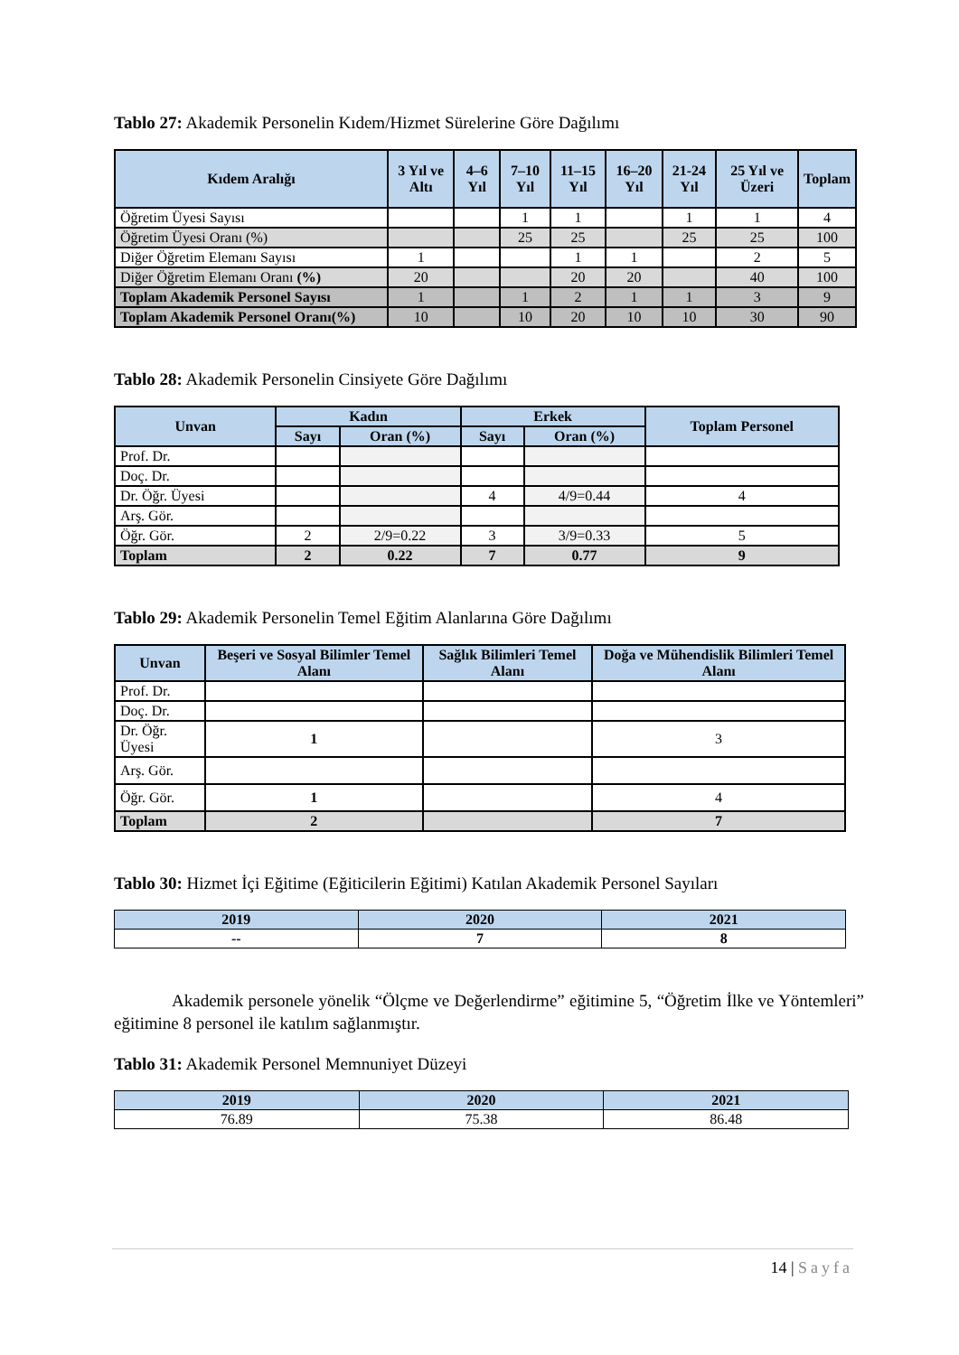Tablo 27: Akademik Personelin Kıdem/Hizmet Sürelerine Göre Dağılımı
| Kıdem Aralığı | 3 Yıl ve Altı | 4–6 Yıl | 7–10 Yıl | 11–15 Yıl | 16–20 Yıl | 21-24 Yıl | 25 Yıl ve Üzeri | Toplam |
| --- | --- | --- | --- | --- | --- | --- | --- | --- |
| Öğretim Üyesi Sayısı | | | 1 | 1 | | 1 | 1 | 4 |
| Öğretim Üyesi Oranı (%) | | | 25 | 25 | | 25 | 25 | 100 |
| Diğer Öğretim Elemanı Sayısı | 1 | | | 1 | 1 | | 2 | 5 |
| Diğer Öğretim Elemanı Oranı (%) | 20 | | | 20 | 20 | | 40 | 100 |
| Toplam Akademik Personel Sayısı | 1 | | 1 | 2 | 1 | 1 | 3 | 9 |
| Toplam Akademik Personel Oranı(%) | 10 | | 10 | 20 | 10 | 10 | 30 | 90 |
Tablo 28: Akademik Personelin Cinsiyete Göre Dağılımı
| Unvan | Kadın | | Erkek | | Toplam Personel |
| --- | --- | --- | --- | --- | --- |
| | Sayı | Oran (%) | Sayı | Oran (%) | |
| Prof. Dr. | | | | | |
| Doç. Dr. | | | | | |
| Dr. Öğr. Üyesi | | | 4 | 4/9=0.44 | 4 |
| Arş. Gör. | | | | | |
| Öğr. Gör. | 2 | 2/9=0.22 | 3 | 3/9=0.33 | 5 |
| Toplam | 2 | 0.22 | 7 | 0.77 | 9 |
Tablo 29: Akademik Personelin Temel Eğitim Alanlarına Göre Dağılımı
| Unvan | Beşeri ve Sosyal Bilimler Temel Alanı | Sağlık Bilimleri Temel Alanı | Doğa ve Mühendislik Bilimleri Temel Alanı |
| --- | --- | --- | --- |
| Prof. Dr. | | | |
| Doç. Dr. | | | |
| Dr. Öğr. Üyesi | 1 | | 3 |
| Arş. Gör. | | | |
| Öğr. Gör. | 1 | | 4 |
| Toplam | 2 | | 7 |
Tablo 30: Hizmet İçi Eğitime (Eğiticilerin Eğitimi) Katılan Akademik Personel Sayıları
| 2019 | 2020 | 2021 |
| --- | --- | --- |
| -- | 7 | 8 |
Akademik personele yönelik “Ölçme ve Değerlendirme” eğitimine 5, “Öğretim İlke ve Yöntemleri” eğitimine 8 personel ile katılım sağlanmıştır.
Tablo 31: Akademik Personel Memnuniyet Düzeyi
| 2019 | 2020 | 2021 |
| --- | --- | --- |
| 76.89 | 75.38 | 86.48 |
14 | Sayfa